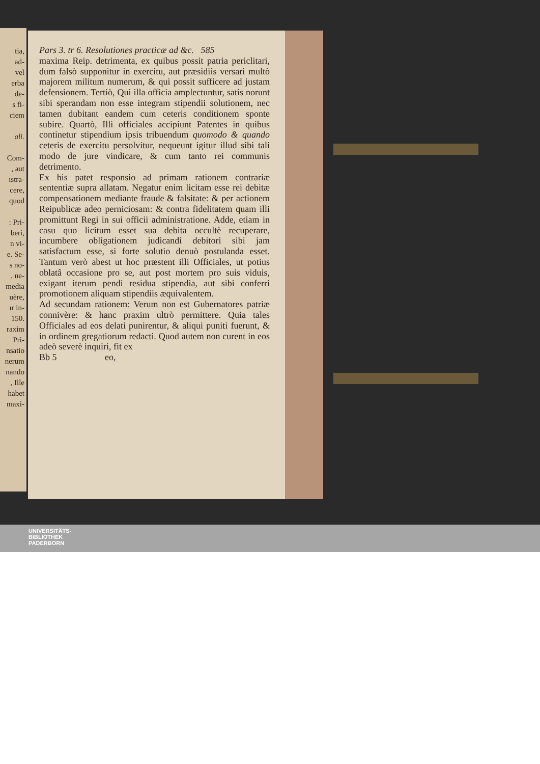tia,
ad-
vel
erba
de-
s fi-
ciem
ali.
Com-
, aut
ıstra-
cere,
quod
: Pri-
beri,
n vi-
e. Se-
s no-
, ne-
media
uère,
ır in-
150.
raxim
Pri-
nsatio
nerum
nando
, Ille
habet
maxi-
Pars 3. tr 6. Resolutiones practicæ ad &c. 585
maxima Reip. detrimenta, ex quibus possit patria periclitari, dum falsò supponitur in exercitu, aut præsidiis versari multò majorem militum numerum, & qui possit sufficere ad justam defensionem. Tertiò, Qui illa officia amplectuntur, satis norunt sibi sperandam non esse integram stipendii solutionem, nec tamen dubitant eandem cum ceteris conditionem sponte subire. Quartò, Illi officiales accipiunt Patentes in quibus continetur stipendium ipsis tribuendum quomodo & quando ceteris de exercitu persolvitur, nequeunt igitur illud sibi tali modo de jure vindicare, & cum tanto rei communis detrimento.
Ex his patet responsio ad primam rationem contrariæ sententiæ supra allatam. Negatur enim licitam esse rei debitæ compensationem mediante fraude & falsitate: & per actionem Reipublicæ adeo perniciosam: & contra fidelitatem quam illi promittunt Regi in sui officii administratione. Adde, etiam in casu quo licitum esset sua debita occultè recuperare, incumbere obligationem judicandi debitori sibi jam satisfactum esse, si forte solutio denuò postulanda esset. Tantum verò abest ut hoc præstent illi Officiales, ut potius oblatâ occasione pro se, aut post mortem pro suis viduis, exigant iterum pendi residua stipendia, aut sibi conferri promotionem aliquam stipendiis æquivalentem.
Ad secundam rationem: Verum non est Gubernatores patriæ connivère: & hanc praxim ultrò permittere. Quia tales Officiales ad eos delati punirentur, & aliqui puniti fuerunt, & in ordinem gregatiorum redacti. Quod autem non curent in eos adeò severè inquiri, fit ex
Bb 5 eo,
UNIVERSITÄTS-
BIBLIOTHEK
PADERBORN